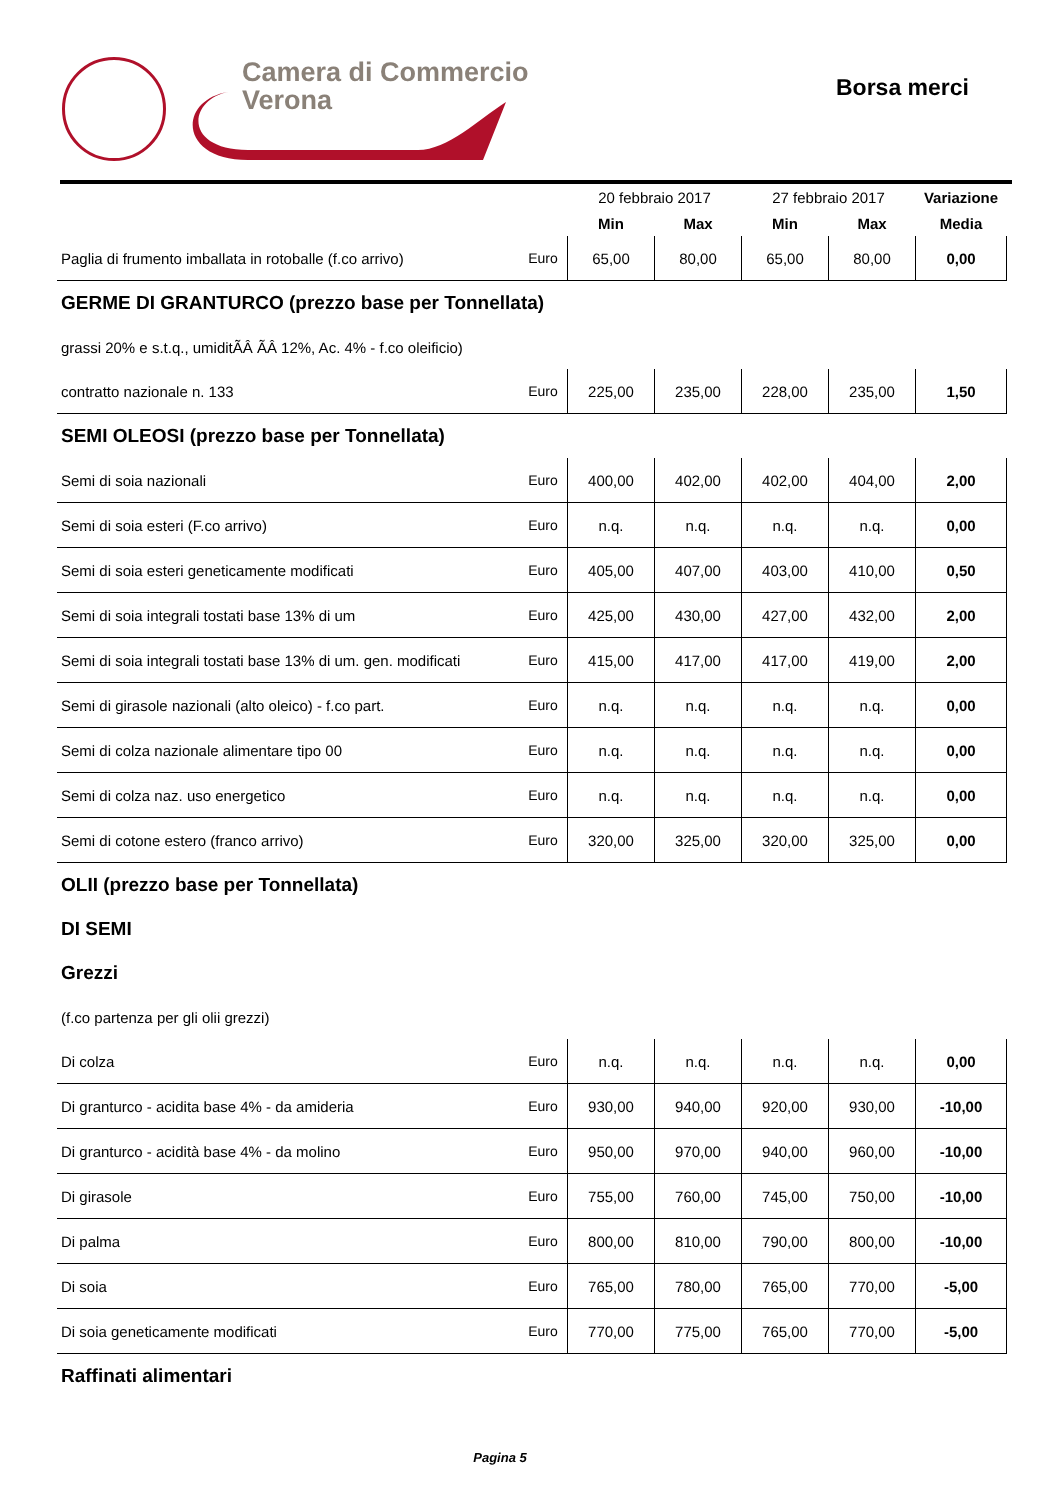Camera di Commercio
Verona
Borsa merci
| | | 20 febbraio 2017 | | 27 febbraio 2017 | | Variazione |
| --- | --- | --- | --- | --- | --- | --- |
| | | Min | Max | Min | Max | Media |
| Paglia di frumento imballata in rotoballe (f.co arrivo) | Euro | 65,00 | 80,00 | 65,00 | 80,00 | 0,00 |
| GERME DI GRANTURCO (prezzo base per Tonnellata) | | | | | | |
| grassi 20% e s.t.q., umiditÃÂ ÃÂ 12%, Ac. 4% - f.co oleificio) | | | | | | |
| contratto nazionale n. 133 | Euro | 225,00 | 235,00 | 228,00 | 235,00 | 1,50 |
| SEMI OLEOSI (prezzo base per Tonnellata) | | | | | | |
| Semi di soia nazionali | Euro | 400,00 | 402,00 | 402,00 | 404,00 | 2,00 |
| Semi di soia esteri (F.co arrivo) | Euro | n.q. | n.q. | n.q. | n.q. | 0,00 |
| Semi di soia esteri geneticamente modificati | Euro | 405,00 | 407,00 | 403,00 | 410,00 | 0,50 |
| Semi di soia integrali tostati base 13% di um | Euro | 425,00 | 430,00 | 427,00 | 432,00 | 2,00 |
| Semi di soia integrali tostati base 13% di um. gen. modificati | Euro | 415,00 | 417,00 | 417,00 | 419,00 | 2,00 |
| Semi di girasole nazionali (alto oleico) - f.co part. | Euro | n.q. | n.q. | n.q. | n.q. | 0,00 |
| Semi di colza nazionale alimentare tipo 00 | Euro | n.q. | n.q. | n.q. | n.q. | 0,00 |
| Semi di colza naz. uso energetico | Euro | n.q. | n.q. | n.q. | n.q. | 0,00 |
| Semi di cotone estero (franco arrivo) | Euro | 320,00 | 325,00 | 320,00 | 325,00 | 0,00 |
| OLII (prezzo base per Tonnellata) | | | | | | |
| DI SEMI | | | | | | |
| Grezzi | | | | | | |
| (f.co partenza per gli olii grezzi) | | | | | | |
| Di colza | Euro | n.q. | n.q. | n.q. | n.q. | 0,00 |
| Di granturco - acidita base 4% - da amideria | Euro | 930,00 | 940,00 | 920,00 | 930,00 | -10,00 |
| Di granturco - acidità base 4% - da molino | Euro | 950,00 | 970,00 | 940,00 | 960,00 | -10,00 |
| Di girasole | Euro | 755,00 | 760,00 | 745,00 | 750,00 | -10,00 |
| Di palma | Euro | 800,00 | 810,00 | 790,00 | 800,00 | -10,00 |
| Di soia | Euro | 765,00 | 780,00 | 765,00 | 770,00 | -5,00 |
| Di soia geneticamente modificati | Euro | 770,00 | 775,00 | 765,00 | 770,00 | -5,00 |
| Raffinati alimentari | | | | | | |
Pagina 5